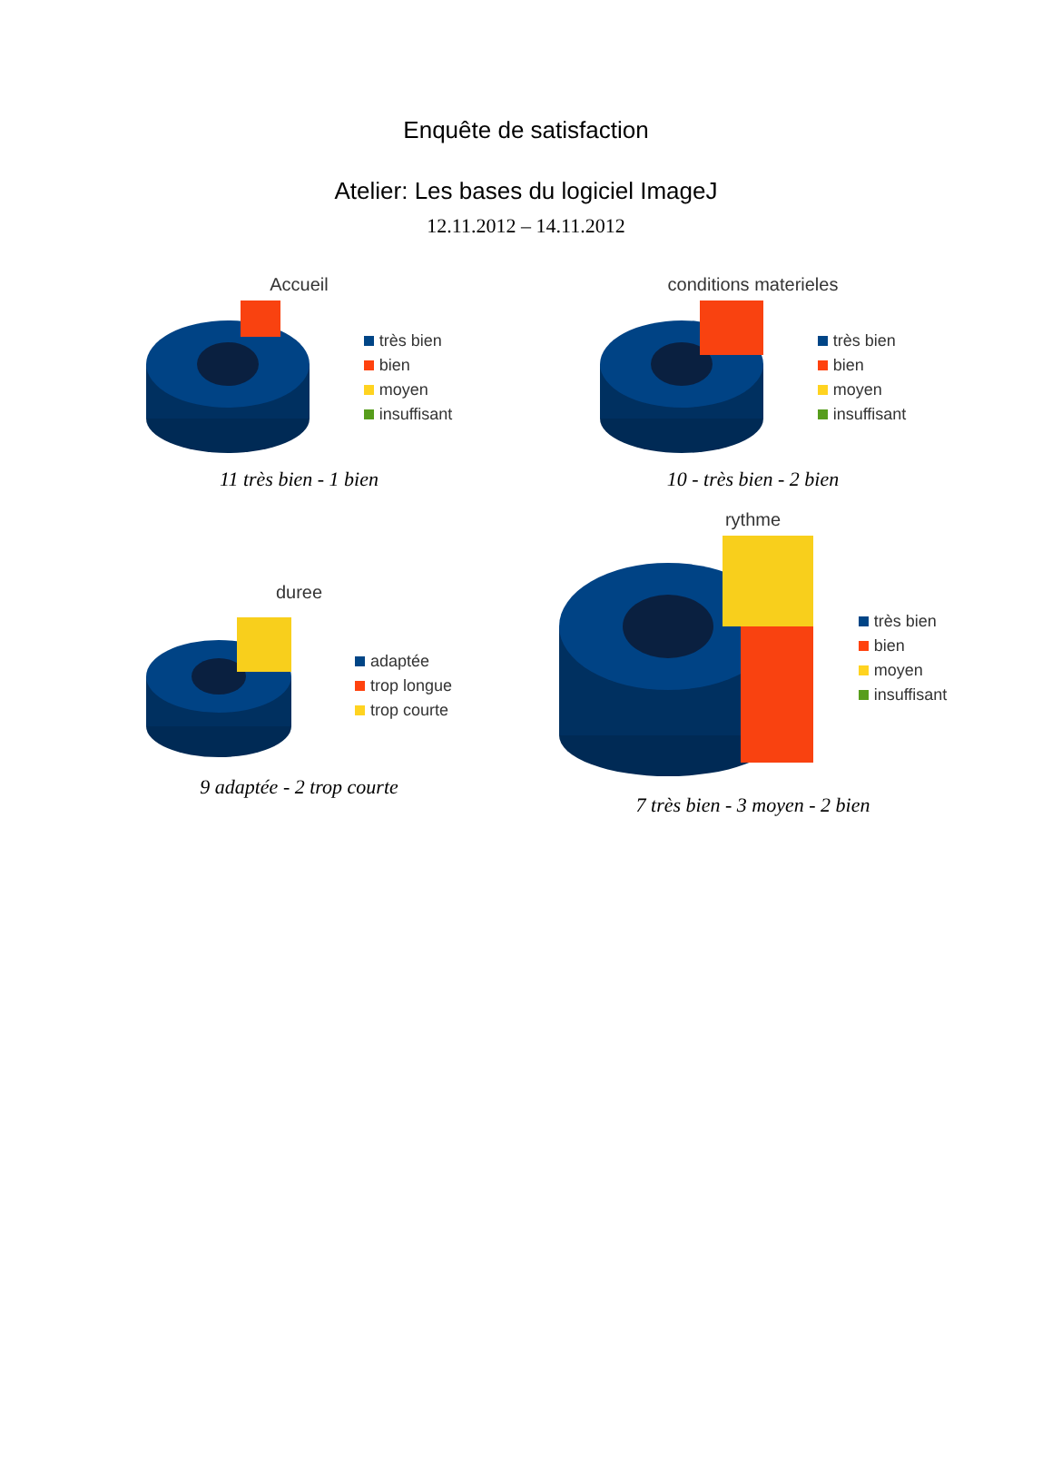Enquête de satisfaction
Atelier: Les bases du logiciel ImageJ
12.11.2012 – 14.11.2012
Accueil
très bien
bien
moyen
insuffisant
11 très bien - 1 bien
conditions materieles
très bien
bien
moyen
insuffisant
10 - très bien - 2 bien
duree
adaptée
trop longue
trop courte
9 adaptée - 2 trop courte
rythme
très bien
bien
moyen
insuffisant
7 très bien - 3 moyen - 2 bien